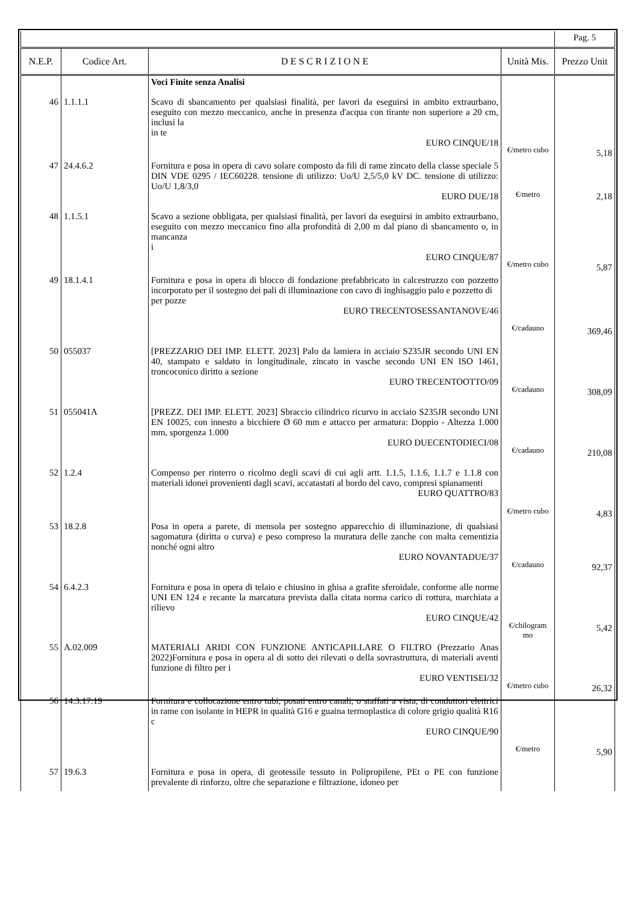| | | | | Pag. 5 |
| N.E.P. | Codice Art. | D E S C R I Z I O N E | Unità Mis. | Prezzo Unit |
| | | Voci Finite senza Analisi | | |
| 46 | 1.1.1.1 | Scavo di sbancamento per qualsiasi finalità, per lavori da eseguirsi in ambito extraurbano, eseguito con mezzo meccanico, anche in presenza d'acqua con tirante non superiore a 20 cm, inclusi la in te EURO CINQUE/18 | €/metro cubo | 5,18 |
| 47 | 24.4.6.2 | Fornitura e posa in opera di cavo solare composto da fili di rame zincato della classe speciale 5 DIN VDE 0295 / IEC60228. tensione di utilizzo: Uo/U 2,5/5,0 kV DC. tensione di utilizzo: Uo/U 1,8/3,0 EURO DUE/18 | €/metro | 2,18 |
| 48 | 1.1.5.1 | Scavo a sezione obbligata, per qualsiasi finalità, per lavori da eseguirsi in ambito extraurbano, eseguito con mezzo meccanico fino alla profondità di 2,00 m dal piano di sbancamento o, in mancanza i EURO CINQUE/87 | €/metro cubo | 5,87 |
| 49 | 18.1.4.1 | Fornitura e posa in opera di blocco di fondazione prefabbricato in calcestruzzo con pozzetto incorporato per il sostegno dei pali di illuminazione con cavo di inghisaggio palo e pozzetto di per pozze EURO TRECENTOSESSANTANOVE/46 | €/cadauno | 369,46 |
| 50 | 055037 | [PREZZARIO DEI IMP. ELETT. 2023] Palo da lamiera in acciaio S235JR secondo UNI EN 40, stampato e saldato in longitudinale, zincato in vasche secondo UNI EN ISO 1461, troncoconico diritto a sezione EURO TRECENTOOTTO/09 | €/cadauno | 308,09 |
| 51 | 055041A | [PREZZ. DEI IMP. ELETT. 2023] Sbraccio cilindrico ricurvo in acciaio S235JR secondo UNI EN 10025, con innesto a bicchiere Ø 60 mm e attacco per armatura: Doppio - Altezza 1.000 mm, sporgenza 1.000 EURO DUECENTODIECI/08 | €/cadauno | 210,08 |
| 52 | 1.2.4 | Compenso per rinterro o ricolmo degli scavi di cui agli artt. 1.1.5, 1.1.6, 1.1.7 e 1.1.8 con materiali idonei provenienti dagli scavi, accatastati al bordo del cavo, compresi spianamenti EURO QUATTRO/83 | €/metro cubo | 4,83 |
| 53 | 18.2.8 | Posa in opera a parete, di mensola per sostegno apparecchio di illuminazione, di qualsiasi sagomatura (diritta o curva) e peso compreso la muratura delle zanche con malta cementizia nonché ogni altro EURO NOVANTADUE/37 | €/cadauno | 92,37 |
| 54 | 6.4.2.3 | Fornitura e posa in opera di telaio e chiusino in ghisa a grafite sferoidale, conforme alle norme UNI EN 124 e recante la marcatura prevista dalla citata norma carico di rottura, marchiata a rilievo EURO CINQUE/42 | €/chilogram mo | 5,42 |
| 55 | A.02.009 | MATERIALI ARIDI CON FUNZIONE ANTICAPILLARE O FILTRO (Prezzario Anas 2022)Fornitura e posa in opera al di sotto dei rilevati o della sovrastruttura, di materiali aventi funzione di filtro per i EURO VENTISEI/32 | €/metro cubo | 26,32 |
| 56 | 14.3.17.19 | Fornitura e collocazione entro tubi, posati entro canali, o staffati a vista, di conduttori elettrici in rame con isolante in HEPR in qualità G16 e guaina termoplastica di colore grigio qualità R16 c EURO CINQUE/90 | €/metro | 5,90 |
| 57 | 19.6.3 | Fornitura e posa in opera, di geotessile tessuto in Polipropilene, PEt o PE con funzione prevalente di rinforzo, oltre che separazione e filtrazione, idoneo per | | |